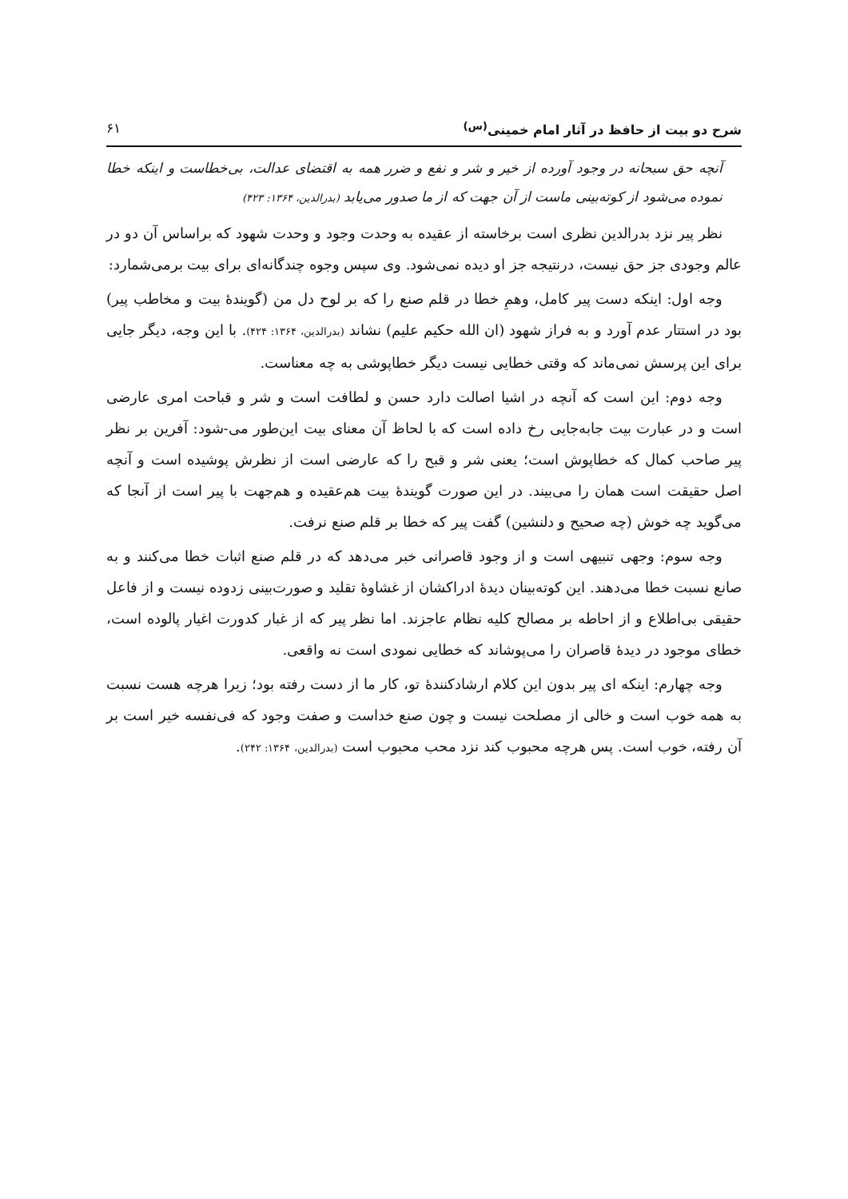شرح دو بیت از حافظ در آثار امام خمینی<sup>(س)</sup> ۶۱
آنچه حق سبحانه در وجود آورده از خیر و شر و نفع و ضرر همه به اقتضای عدالت، بی‌خطاست و اینکه خطا نموده می‌شود از کوته‌بینی ماست از آن جهت که از ما صدور می‌یابد (بدرالدین، ۱۳۶۴: ۴۲۳)
نظر پیر نزد بدرالدین نظری است برخاسته از عقیده به وحدت وجود و وحدت شهود که براساس آن دو در عالم وجودی جز حق نیست، درنتیجه جز او دیده نمی‌شود. وی سپس وجوه چندگانه‌ای برای بیت برمی‌شمارد:
وجه اول: اینکه دست پیر کامل، وهمِ خطا در قلم صنع را که بر لوح دل من (گویندهٔ بیت و مخاطب پیر) بود در استتار عدم آورد و به فراز شهود (ان الله حکیم علیم) نشاند (بدرالدین، ۱۳۶۴: ۴۲۴). با این وجه، دیگر جایی برای این پرسش نمی‌ماند که وقتی خطایی نیست دیگر خطاپوشی به چه معناست.
وجه دوم: این است که آنچه در اشیا اصالت دارد حسن و لطافت است و شر و قباحت امری عارضی است و در عبارت بیت جابه‌جایی رخ داده است که با لحاظ آن معنای بیت این‌طور می-شود: آفرین بر نظر پیر صاحب کمال که خطاپوش است؛ یعنی شر و قبح را که عارضی است از نظرش پوشیده است و آنچه اصل حقیقت است همان را می‌بیند. در این صورت گویندهٔ بیت هم‌عقیده و هم‌جهت با پیر است از آنجا که می‌گوید چه خوش (چه صحیح و دلنشین) گفت پیر که خطا بر قلم صنع نرفت.
وجه سوم: وجهی تنبیهی است و از وجود قاصرانی خبر می‌دهد که در قلم صنع اثبات خطا می‌کنند و به صانع نسبت خطا می‌دهند. این کوته‌بینان دیدهٔ ادراکشان از غشاوهٔ تقلید و صورت‌بینی زدوده نیست و از فاعل حقیقی بی‌اطلاع و از احاطه بر مصالح کلیه نظام عاجزند. اما نظر پیر که از غبار کدورت اغیار پالوده است، خطای موجود در دیدهٔ قاصران را می‌پوشاند که خطایی نمودی است نه واقعی.
وجه چهارم: اینکه ای پیر بدون این کلام ارشادکنندهٔ تو، کار ما از دست رفته بود؛ زیرا هرچه هست نسبت به همه خوب است و خالی از مصلحت نیست و چون صنع خداست و صفت وجود که فی‌نفسه خیر است بر آن رفته، خوب است. پس هرچه محبوب کند نزد محب محبوب است (بدرالدین، ۱۳۶۴: ۲۴۲).